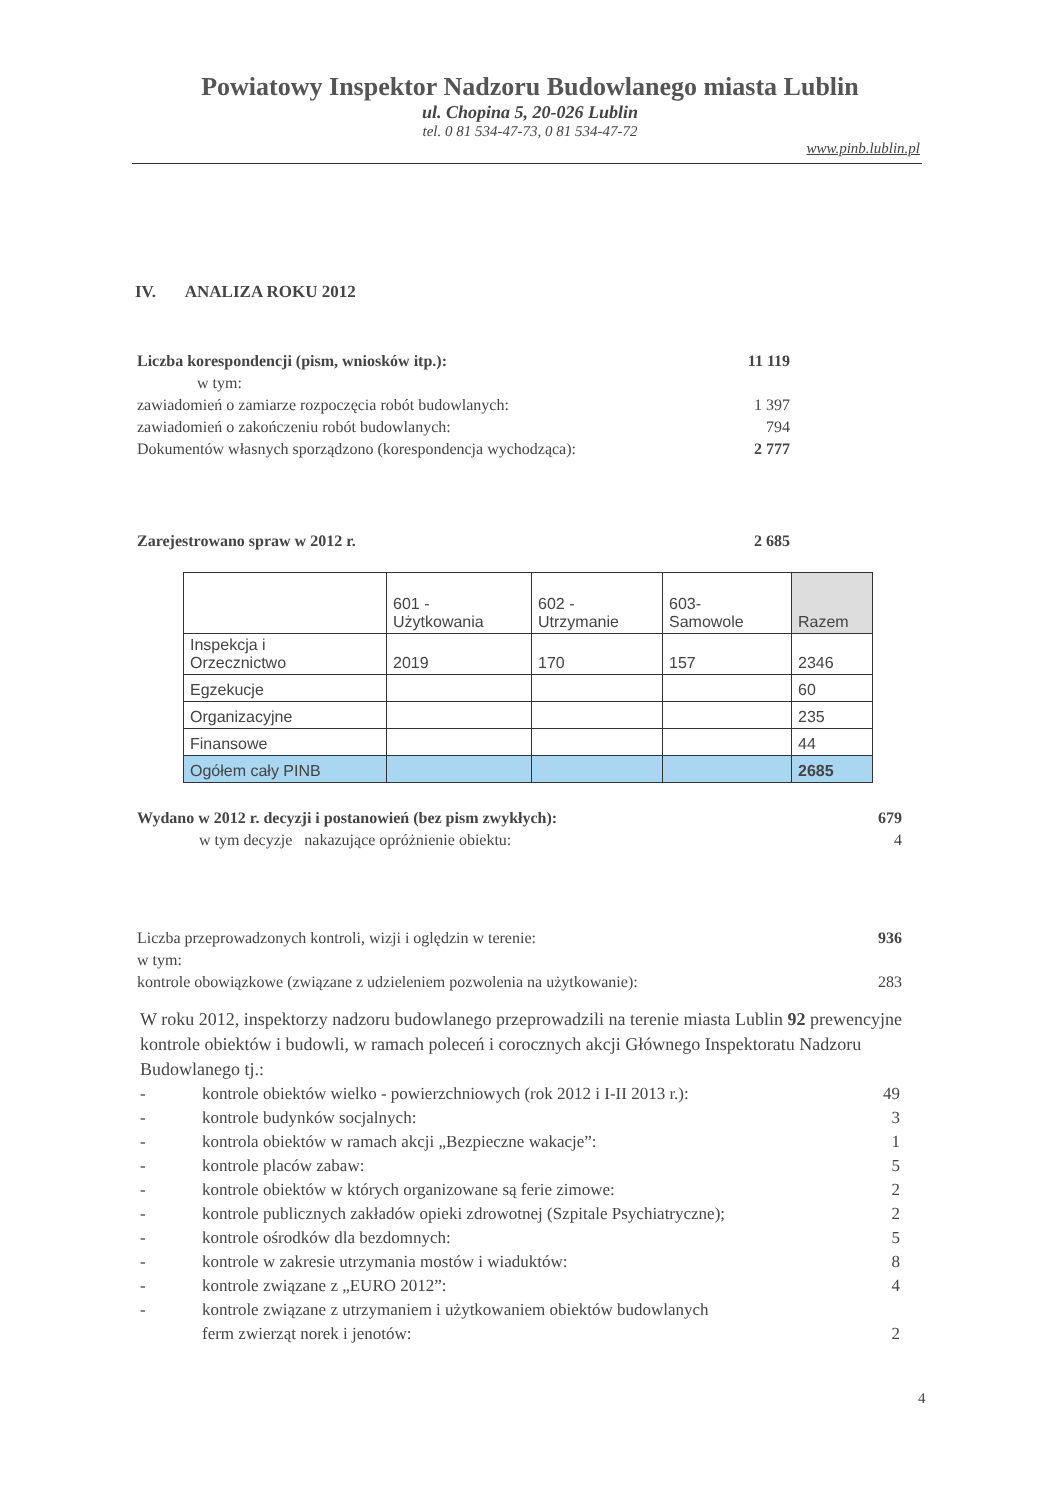Powiatowy Inspektor Nadzoru Budowlanego miasta Lublin
ul. Chopina 5, 20-026 Lublin
tel. 0 81 534-47-73, 0 81 534-47-72
www.pinb.lublin.pl
IV. ANALIZA ROKU 2012
Liczba korespondencji (pism, wniosków itp.): 11 119
w tym:
zawiadomień o zamiarze rozpoczęcia robót budowlanych: 1 397
zawiadomień o zakończeniu robót budowlanych: 794
Dokumentów własnych sporządzono (korespondencja wychodząca): 2 777
Zarejestrowano spraw w 2012 r. 2 685
| | 601 - Użytkowania | 602 - Utrzymanie | 603- Samowole | Razem |
| Inspekcja i Orzecznictwo | 2019 | 170 | 157 | 2346 |
| Egzekucje | | | | 60 |
| Organizacyjne | | | | 235 |
| Finansowe | | | | 44 |
| Ogółem cały PINB | | | | 2685 |
Wydano w 2012 r. decyzji i postanowień (bez pism zwykłych): 679
w tym decyzje nakazujące opróżnienie obiektu: 4
Liczba przeprowadzonych kontroli, wizji i oględzin w terenie: 936
w tym:
kontrole obowiązkowe (związane z udzieleniem pozwolenia na użytkowanie): 283
W roku 2012, inspektorzy nadzoru budowlanego przeprowadzili na terenie miasta Lublin 92 prewencyjne kontrole obiektów i budowli, w ramach poleceń i corocznych akcji Głównego Inspektoratu Nadzoru Budowlanego tj.:
- kontrole obiektów wielko - powierzchniowych (rok 2012 i I-II 2013 r.): 49
- kontrole budynków socjalnych: 3
- kontrola obiektów w ramach akcji „Bezpieczne wakacje”: 1
- kontrole placów zabaw: 5
- kontrole obiektów w których organizowane są ferie zimowe: 2
- kontrole publicznych zakładów opieki zdrowotnej (Szpitale Psychiatryczne); 2
- kontrole ośrodków dla bezdomnych: 5
- kontrole w zakresie utrzymania mostów i wiaduktów: 8
- kontrole związane z „EURO 2012”: 4
- kontrole związane z utrzymaniem i użytkowaniem obiektów budowlanych
ferm zwierząt norek i jenotów:
2
4